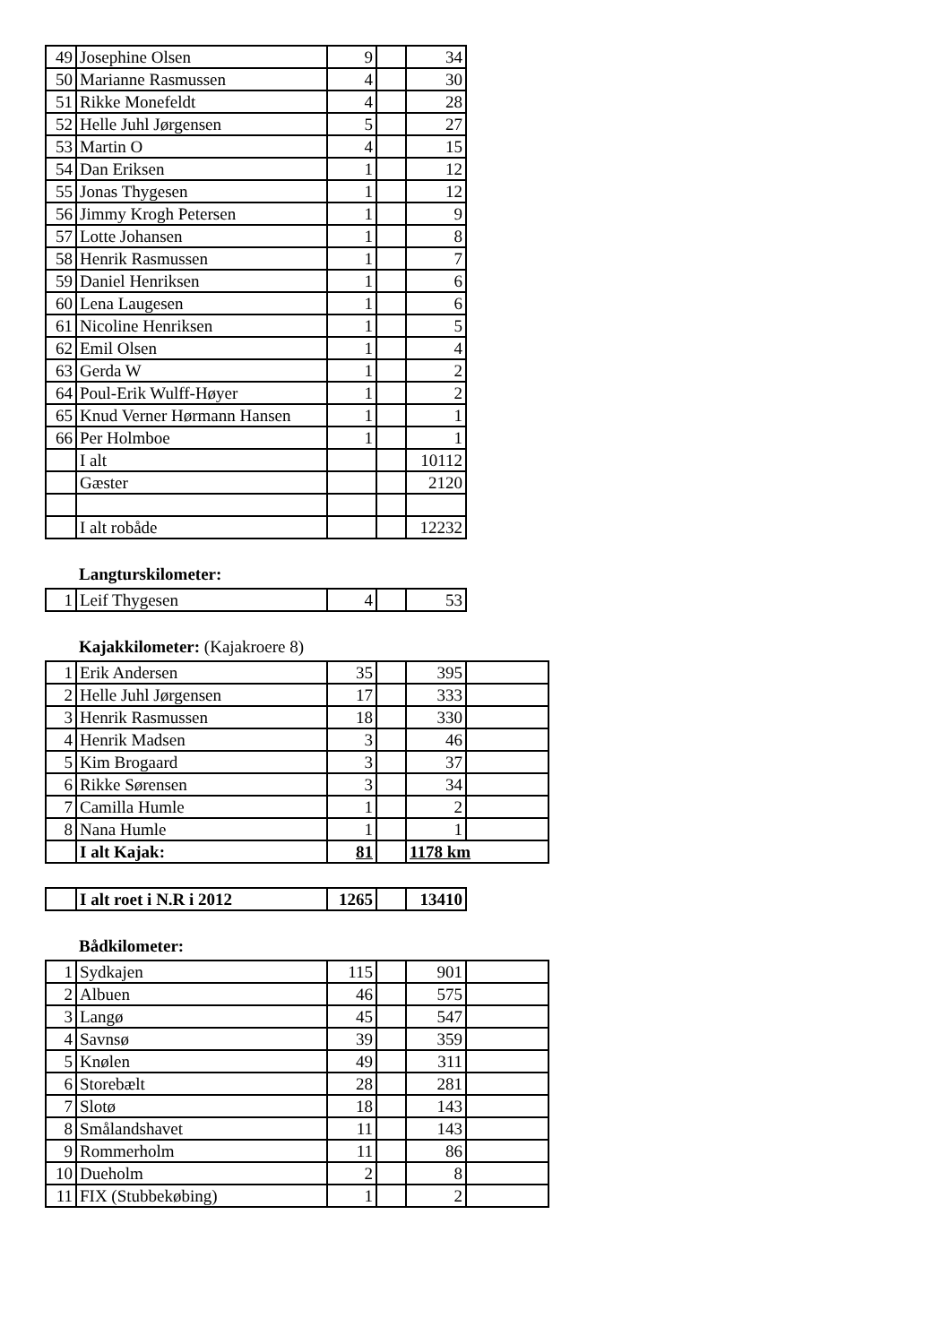| 49 | Josephine Olsen | 9 | | 34 |
| 50 | Marianne Rasmussen | 4 | | 30 |
| 51 | Rikke Monefeldt | 4 | | 28 |
| 52 | Helle Juhl Jørgensen | 5 | | 27 |
| 53 | Martin O | 4 | | 15 |
| 54 | Dan Eriksen | 1 | | 12 |
| 55 | Jonas Thygesen | 1 | | 12 |
| 56 | Jimmy Krogh Petersen | 1 | | 9 |
| 57 | Lotte Johansen | 1 | | 8 |
| 58 | Henrik Rasmussen | 1 | | 7 |
| 59 | Daniel Henriksen | 1 | | 6 |
| 60 | Lena Laugesen | 1 | | 6 |
| 61 | Nicoline Henriksen | 1 | | 5 |
| 62 | Emil Olsen | 1 | | 4 |
| 63 | Gerda W | 1 | | 2 |
| 64 | Poul-Erik Wulff-Høyer | 1 | | 2 |
| 65 | Knud Verner Hørmann Hansen | 1 | | 1 |
| 66 | Per Holmboe | 1 | | 1 |
| | I alt | | | 10112 |
| | Gæster | | | 2120 |
| | I alt robåde | | | 12232 |
Langturskilometer:
| 1 | Leif Thygesen | 4 | | 53 |
Kajakkilometer: (Kajakroere 8)
| 1 | Erik Andersen | 35 | | 395 | |
| 2 | Helle Juhl Jørgensen | 17 | | 333 | |
| 3 | Henrik Rasmussen | 18 | | 330 | |
| 4 | Henrik Madsen | 3 | | 46 | |
| 5 | Kim Brogaard | 3 | | 37 | |
| 6 | Rikke Sørensen | 3 | | 34 | |
| 7 | Camilla Humle | 1 | | 2 | |
| 8 | Nana Humle | 1 | | 1 | |
| | I alt Kajak: | 81 | | 1178 km | |
| | I alt roet i N.R i 2012 | 1265 | | 13410 |
Bådkilometer:
| 1 | Sydkajen | 115 | | 901 | |
| 2 | Albuen | 46 | | 575 | |
| 3 | Langø | 45 | | 547 | |
| 4 | Savnsø | 39 | | 359 | |
| 5 | Knølen | 49 | | 311 | |
| 6 | Storebælt | 28 | | 281 | |
| 7 | Slotø | 18 | | 143 | |
| 8 | Smålandshavet | 11 | | 143 | |
| 9 | Rommerholm | 11 | | 86 | |
| 10 | Dueholm | 2 | | 8 | |
| 11 | FIX (Stubbekøbing) | 1 | | 2 | |